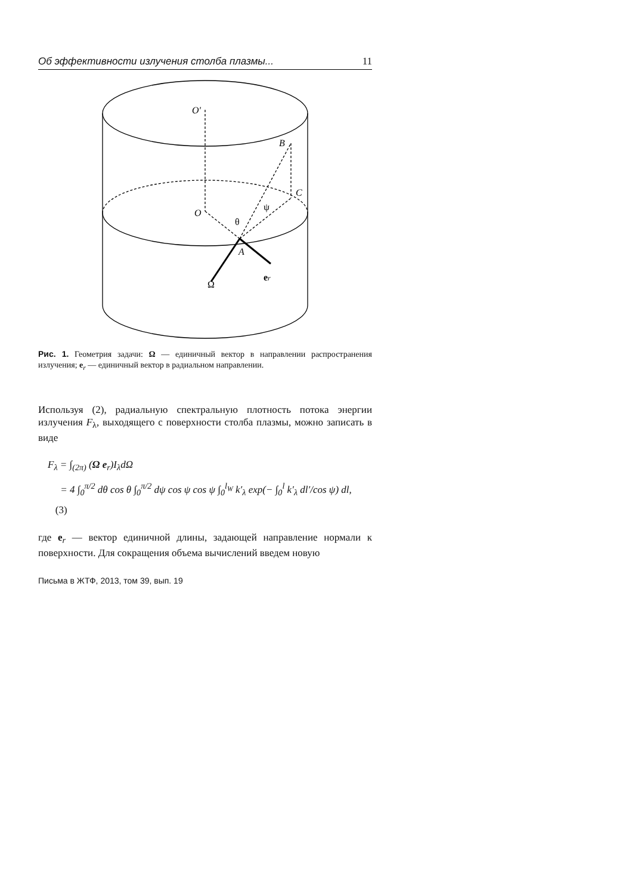Об эффективности излучения столба плазмы... 11
O'
B
C
O
A
θ
ψ
Ω
er
Рис. 1. Геометрия задачи: Ω — единичный вектор в направлении распространения излучения; e<sub>r</sub> — единичный вектор в радиальном направлении.
Используя (2), радиальную спектральную плотность потока энергии излучения F<sub>λ</sub>, выходящего с поверхности столба плазмы, можно записать в виде
F<sub>λ</sub> = ∫<sub>(2π)</sub> (Ω e<sub>r</sub>)I<sub>λ</sub>dΩ
= 4 ∫<sub>0</sub><sup>π/2</sup> dθ cos θ ∫<sub>0</sub><sup>π/2</sup> dψ cos ψ cos ψ ∫<sub>0</sub><sup>l<sub>W</sub></sup> k′<sub>λ</sub> exp(− ∫<sub>0</sub><sup>l</sup> k′<sub>λ</sub> dl′/cos ψ) dl, (3)
где e<sub>r</sub> — вектор единичной длины, задающей направление нормали к поверхности. Для сокращения объема вычислений введем новую
Письма в ЖТФ, 2013, том 39, вып. 19